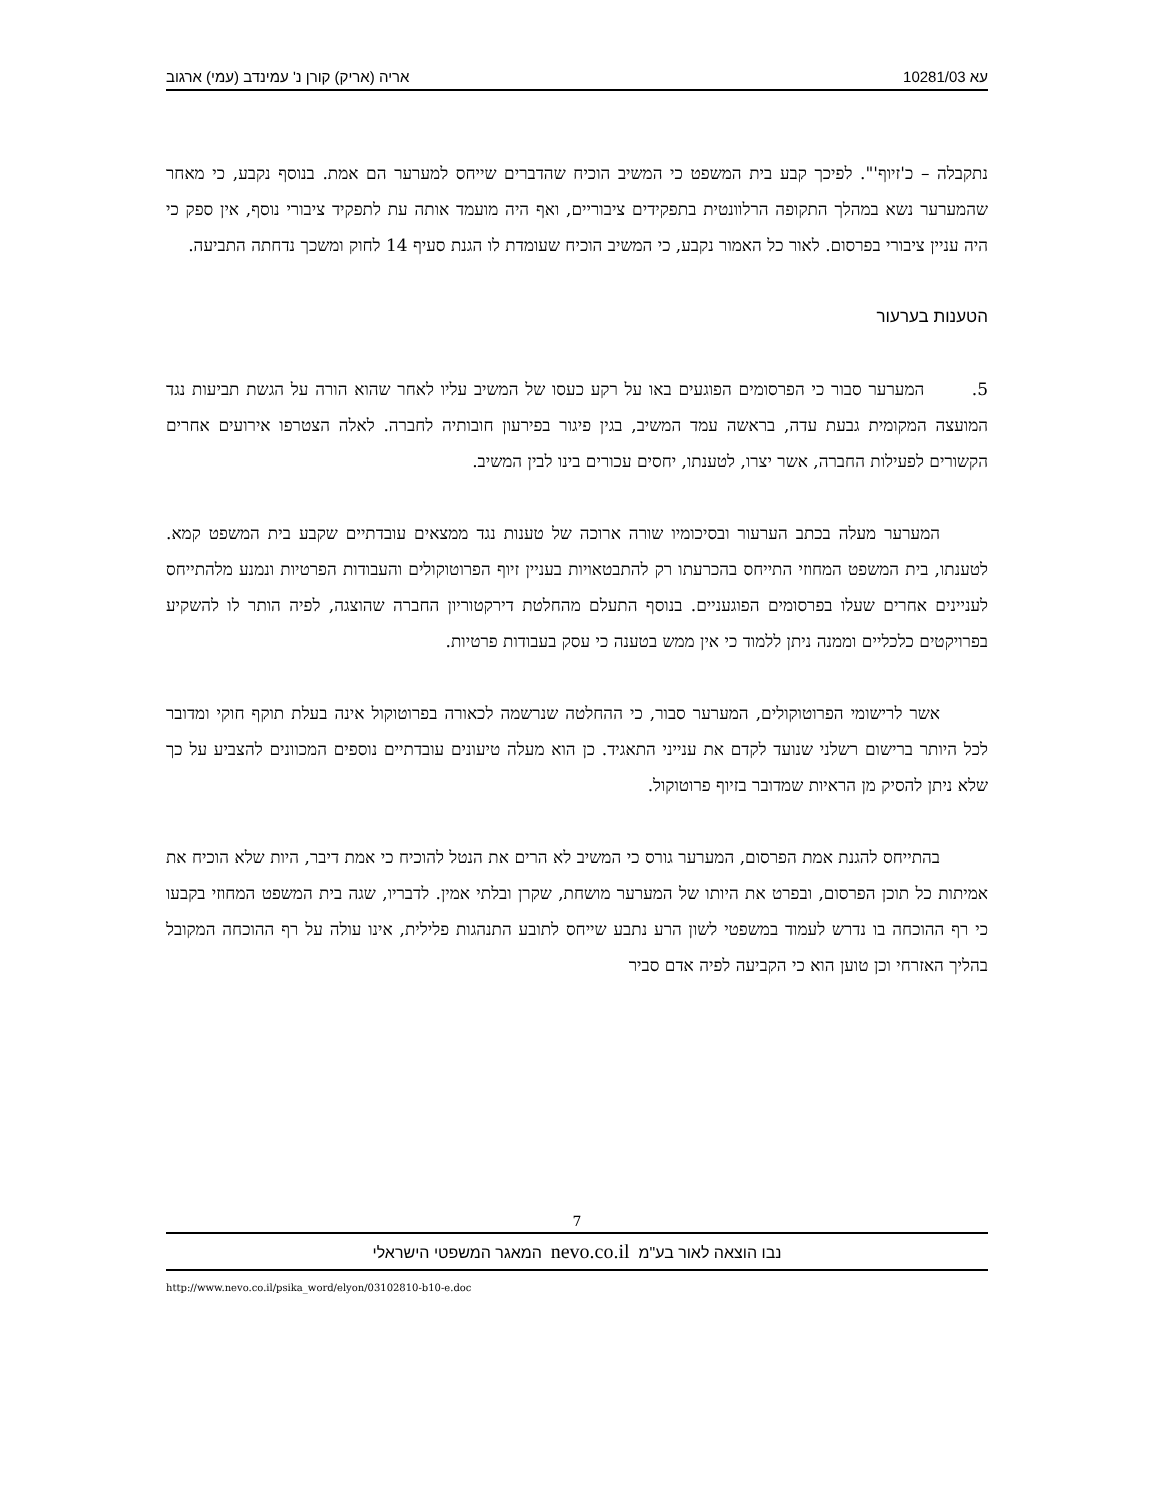עא 10281/03 אריה (אריק) קורן נ' עמינדב (עמי) ארגוב
נתקבלה – כ'זיוף'". לפיכך קבע בית המשפט כי המשיב הוכיח שהדברים שייחס למערער הם אמת. בנוסף נקבע, כי מאחר שהמערער נשא במהלך התקופה הרלוונטית בתפקידים ציבוריים, ואף היה מועמד אותה עת לתפקיד ציבורי נוסף, אין ספק כי היה עניין ציבורי בפרסום. לאור כל האמור נקבע, כי המשיב הוכיח שעומדת לו הגנת סעיף 14 לחוק ומשכך נדחתה התביעה.
הטענות בערעור
5. המערער סבור כי הפרסומים הפוגעים באו על רקע כעסו של המשיב עליו לאחר שהוא הורה על הגשת תביעות נגד המועצה המקומית גבעת עדה, בראשה עמד המשיב, בגין פיגור בפירעון חובותיה לחברה. לאלה הצטרפו אירועים אחרים הקשורים לפעילות החברה, אשר יצרו, לטענתו, יחסים עכורים בינו לבין המשיב.
המערער מעלה בכתב הערעור ובסיכומיו שורה ארוכה של טענות נגד ממצאים עובדתיים שקבע בית המשפט קמא. לטענתו, בית המשפט המחוזי התייחס בהכרעתו רק להתבטאויות בעניין זיוף הפרוטוקולים והעבודות הפרטיות ונמנע מלהתייחס לעניינים אחרים שעלו בפרסומים הפוגעניים. בנוסף התעלם מהחלטת דירקטוריון החברה שהוצגה, לפיה הותר לו להשקיע בפרויקטים כלכליים וממנה ניתן ללמוד כי אין ממש בטענה כי עסק בעבודות פרטיות.
אשר לרישומי הפרוטוקולים, המערער סבור, כי ההחלטה שנרשמה לכאורה בפרוטוקול אינה בעלת תוקף חוקי ומדובר לכל היותר ברישום רשלני שנועד לקדם את ענייני התאגיד. כן הוא מעלה טיעונים עובדתיים נוספים המכוונים להצביע על כך שלא ניתן להסיק מן הראיות שמדובר בזיוף פרוטוקול.
בהתייחס להגנת אמת הפרסום, המערער גורס כי המשיב לא הרים את הנטל להוכיח כי אמת דיבר, היות שלא הוכיח את אמיתות כל תוכן הפרסום, ובפרט את היותו של המערער מושחת, שקרן ובלתי אמין. לדבריו, שגה בית המשפט המחוזי בקבעו כי רף ההוכחה בו נדרש לעמוד במשפטי לשון הרע נתבע שייחס לתובע התנהגות פלילית, אינו עולה על רף ההוכחה המקובל בהליך האזרחי וכן טוען הוא כי הקביעה לפיה אדם סביר
7
נבו הוצאה לאור בע"מ nevo.co.il המאגר המשפטי הישראלי
http://www.nevo.co.il/psika_word/elyon/03102810-b10-e.doc